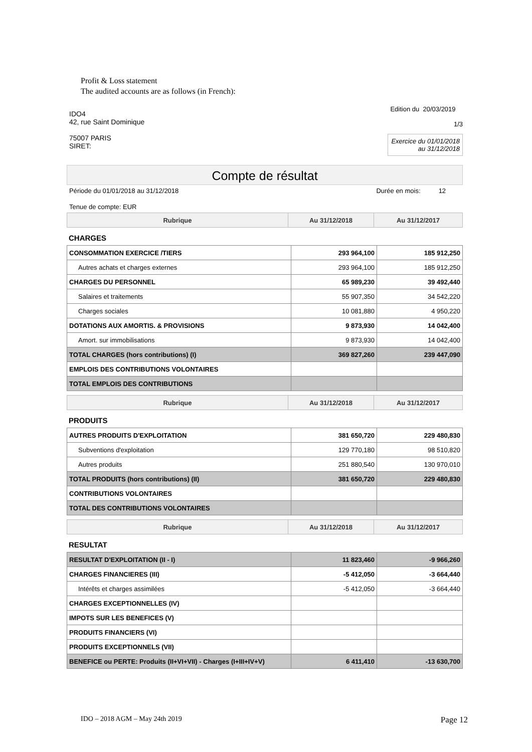Profit & Loss statement
The audited accounts are as follows (in French):
IDO4
42, rue Saint Dominique
75007 PARIS
SIRET:
Edition du 20/03/2019
1/3
Exercice du 01/01/2018
au 31/12/2018
Compte de résultat
Période du 01/01/2018 au 31/12/2018 Durée en mois: 12
Tenue de compte: EUR
| Rubrique | Au 31/12/2018 | Au 31/12/2017 |
| --- | --- | --- |
CHARGES
| CONSOMMATION EXERCICE /TIERS | 293 964,100 | 185 912,250 |
| Autres achats et charges externes | 293 964,100 | 185 912,250 |
| CHARGES DU PERSONNEL | 65 989,230 | 39 492,440 |
| Salaires et traitements | 55 907,350 | 34 542,220 |
| Charges sociales | 10 081,880 | 4 950,220 |
| DOTATIONS AUX AMORTIS. & PROVISIONS | 9 873,930 | 14 042,400 |
| Amort. sur immobilisations | 9 873,930 | 14 042,400 |
| TOTAL CHARGES (hors contributions) (I) | 369 827,260 | 239 447,090 |
| EMPLOIS DES CONTRIBUTIONS VOLONTAIRES | | |
| TOTAL EMPLOIS DES CONTRIBUTIONS | | |
| Rubrique | Au 31/12/2018 | Au 31/12/2017 |
| --- | --- | --- |
PRODUITS
| AUTRES PRODUITS D'EXPLOITATION | 381 650,720 | 229 480,830 |
| Subventions d'exploitation | 129 770,180 | 98 510,820 |
| Autres produits | 251 880,540 | 130 970,010 |
| TOTAL PRODUITS (hors contributions) (II) | 381 650,720 | 229 480,830 |
| CONTRIBUTIONS VOLONTAIRES | | |
| TOTAL DES CONTRIBUTIONS VOLONTAIRES | | |
| Rubrique | Au 31/12/2018 | Au 31/12/2017 |
| --- | --- | --- |
RESULTAT
| RESULTAT D'EXPLOITATION (II - I) | 11 823,460 | -9 966,260 |
| CHARGES FINANCIERES (III) | -5 412,050 | -3 664,440 |
| Intérêts et charges assimilées | -5 412,050 | -3 664,440 |
| CHARGES EXCEPTIONNELLES (IV) | | |
| IMPOTS SUR LES BENEFICES (V) | | |
| PRODUITS FINANCIERS (VI) | | |
| PRODUITS EXCEPTIONNELS (VII) | | |
| BENEFICE ou PERTE: Produits (II+VI+VII) - Charges (I+III+IV+V) | 6 411,410 | -13 630,700 |
IDO – 2018 AGM – May 24th 2019 Page 12